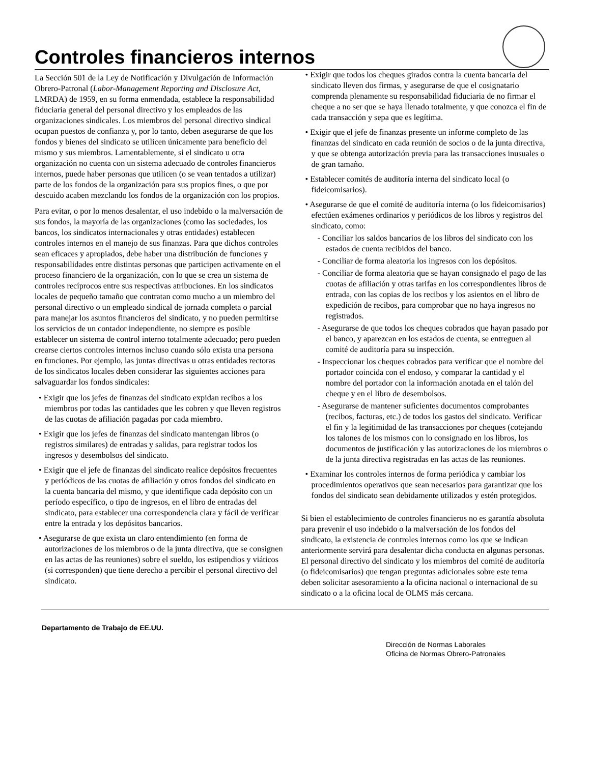Controles financieros internos
La Sección 501 de la Ley de Notificación y Divulgación de Información Obrero-Patronal (Labor-Management Reporting and Disclosure Act, LMRDA) de 1959, en su forma enmendada, establece la responsabilidad fiduciaria general del personal directivo y los empleados de las organizaciones sindicales. Los miembros del personal directivo sindical ocupan puestos de confianza y, por lo tanto, deben asegurarse de que los fondos y bienes del sindicato se utilicen únicamente para beneficio del mismo y sus miembros. Lamentablemente, si el sindicato u otra organización no cuenta con un sistema adecuado de controles financieros internos, puede haber personas que utilicen (o se vean tentados a utilizar) parte de los fondos de la organización para sus propios fines, o que por descuido acaben mezclando los fondos de la organización con los propios.
Para evitar, o por lo menos desalentar, el uso indebido o la malversación de sus fondos, la mayoría de las organizaciones (como las sociedades, los bancos, los sindicatos internacionales y otras entidades) establecen controles internos en el manejo de sus finanzas. Para que dichos controles sean eficaces y apropiados, debe haber una distribución de funciones y responsabilidades entre distintas personas que participen activamente en el proceso financiero de la organización, con lo que se crea un sistema de controles recíprocos entre sus respectivas atribuciones. En los sindicatos locales de pequeño tamaño que contratan como mucho a un miembro del personal directivo o un empleado sindical de jornada completa o parcial para manejar los asuntos financieros del sindicato, y no pueden permitirse los servicios de un contador independiente, no siempre es posible establecer un sistema de control interno totalmente adecuado; pero pueden crearse ciertos controles internos incluso cuando sólo exista una persona en funciones. Por ejemplo, las juntas directivas u otras entidades rectoras de los sindicatos locales deben considerar las siguientes acciones para salvaguardar los fondos sindicales:
• Exigir que los jefes de finanzas del sindicato expidan recibos a los miembros por todas las cantidades que les cobren y que lleven registros de las cuotas de afiliación pagadas por cada miembro.
• Exigir que los jefes de finanzas del sindicato mantengan libros (o registros similares) de entradas y salidas, para registrar todos los ingresos y desembolsos del sindicato.
• Exigir que el jefe de finanzas del sindicato realice depósitos frecuentes y periódicos de las cuotas de afiliación y otros fondos del sindicato en la cuenta bancaria del mismo, y que identifique cada depósito con un período específico, o tipo de ingresos, en el libro de entradas del sindicato, para establecer una correspondencia clara y fácil de verificar entre la entrada y los depósitos bancarios.
• Asegurarse de que exista un claro entendimiento (en forma de autorizaciones de los miembros o de la junta directiva, que se consignen en las actas de las reuniones) sobre el sueldo, los estipendios y viáticos (si corresponden) que tiene derecho a percibir el personal directivo del sindicato.
• Exigir que todos los cheques girados contra la cuenta bancaria del sindicato lleven dos firmas, y asegurarse de que el cosignatario comprenda plenamente su responsabilidad fiduciaria de no firmar el cheque a no ser que se haya llenado totalmente, y que conozca el fin de cada transacción y sepa que es legítima.
• Exigir que el jefe de finanzas presente un informe completo de las finanzas del sindicato en cada reunión de socios o de la junta directiva, y que se obtenga autorización previa para las transacciones inusuales o de gran tamaño.
• Establecer comités de auditoría interna del sindicato local (o fideicomisarios).
• Asegurarse de que el comité de auditoría interna (o los fideicomisarios) efectúen exámenes ordinarios y periódicos de los libros y registros del sindicato, como:
- Conciliar los saldos bancarios de los libros del sindicato con los estados de cuenta recibidos del banco.
- Conciliar de forma aleatoria los ingresos con los depósitos.
- Conciliar de forma aleatoria que se hayan consignado el pago de las cuotas de afiliación y otras tarifas en los correspondientes libros de entrada, con las copias de los recibos y los asientos en el libro de expedición de recibos, para comprobar que no haya ingresos no registrados.
- Asegurarse de que todos los cheques cobrados que hayan pasado por el banco, y aparezcan en los estados de cuenta, se entreguen al comité de auditoría para su inspección.
- Inspeccionar los cheques cobrados para verificar que el nombre del portador coincida con el endoso, y comparar la cantidad y el nombre del portador con la información anotada en el talón del cheque y en el libro de desembolsos.
- Asegurarse de mantener suficientes documentos comprobantes (recibos, facturas, etc.) de todos los gastos del sindicato. Verificar el fin y la legitimidad de las transacciones por cheques (cotejando los talones de los mismos con lo consignado en los libros, los documentos de justificación y las autorizaciones de los miembros o de la junta directiva registradas en las actas de las reuniones.
• Examinar los controles internos de forma periódica y cambiar los procedimientos operativos que sean necesarios para garantizar que los fondos del sindicato sean debidamente utilizados y estén protegidos.
Si bien el establecimiento de controles financieros no es garantía absoluta para prevenir el uso indebido o la malversación de los fondos del sindicato, la existencia de controles internos como los que se indican anteriormente servirá para desalentar dicha conducta en algunas personas. El personal directivo del sindicato y los miembros del comité de auditoría (o fideicomisarios) que tengan preguntas adicionales sobre este tema deben solicitar asesoramiento a la oficina nacional o internacional de su sindicato o a la oficina local de OLMS más cercana.
Departamento de Trabajo de EE.UU.
Dirección de Normas Laborales
Oficina de Normas Obrero-Patronales